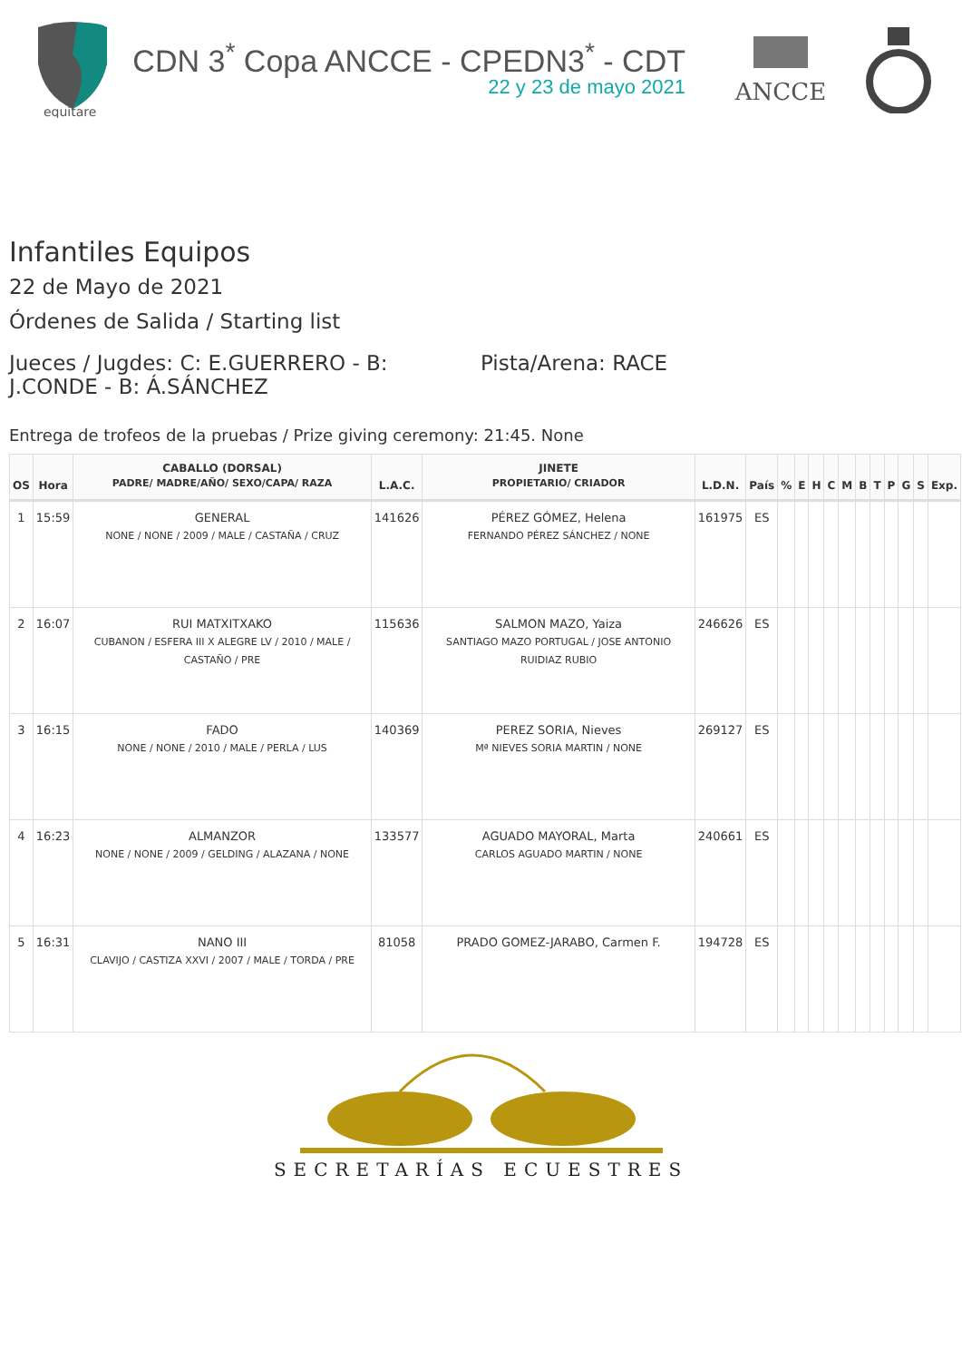equitare
CDN 3<sup>*</sup> Copa ANCCE - CPEDN3<sup>*</sup> - CDT
22 y 23 de mayo 2021
ANCCE
Infantiles Equipos
22 de Mayo de 2021
Órdenes de Salida / Starting list
Jueces / Jugdes: C: E.GUERRERO - B: J.CONDE - B: Á.SÁNCHEZ
Pista/Arena: RACE
Entrega de trofeos de la pruebas / Prize giving ceremony: 21:45. None
| OS | Hora | CABALLO (DORSAL) PADRE/ MADRE/AÑO/ SEXO/CAPA/ RAZA | L.A.C. | JINETE PROPIETARIO/ CRIADOR | L.D.N. | País | % | E | H | C | M | B | T | P | G | S | Exp. |
| --- | --- | --- | --- | --- | --- | --- | --- | --- | --- | --- | --- | --- | --- | --- | --- | --- | --- |
| 1 | 15:59 | GENERAL NONE / NONE / 2009 / MALE / CASTAÑA / CRUZ | 141626 | PÉREZ GÓMEZ, Helena FERNANDO PÉREZ SÁNCHEZ / NONE | 161975 | ES | | | | | | | | | | | |
| 2 | 16:07 | RUI MATXITXAKO CUBANON / ESFERA III X ALEGRE LV / 2010 / MALE / CASTAÑO / PRE | 115636 | SALMON MAZO, Yaiza SANTIAGO MAZO PORTUGAL / JOSE ANTONIO RUIDIAZ RUBIO | 246626 | ES | | | | | | | | | | | |
| 3 | 16:15 | FADO NONE / NONE / 2010 / MALE / PERLA / LUS | 140369 | PEREZ SORIA, Nieves Mª NIEVES SORIA MARTIN / NONE | 269127 | ES | | | | | | | | | | | |
| 4 | 16:23 | ALMANZOR NONE / NONE / 2009 / GELDING / ALAZANA / NONE | 133577 | AGUADO MAYORAL, Marta CARLOS AGUADO MARTIN / NONE | 240661 | ES | | | | | | | | | | | |
| 5 | 16:31 | NANO III CLAVIJO / CASTIZA XXVI / 2007 / MALE / TORDA / PRE | 81058 | PRADO GOMEZ-JARABO, Carmen F. | 194728 | ES | | | | | | | | | | | |
SECRETARÍAS ECUESTRES